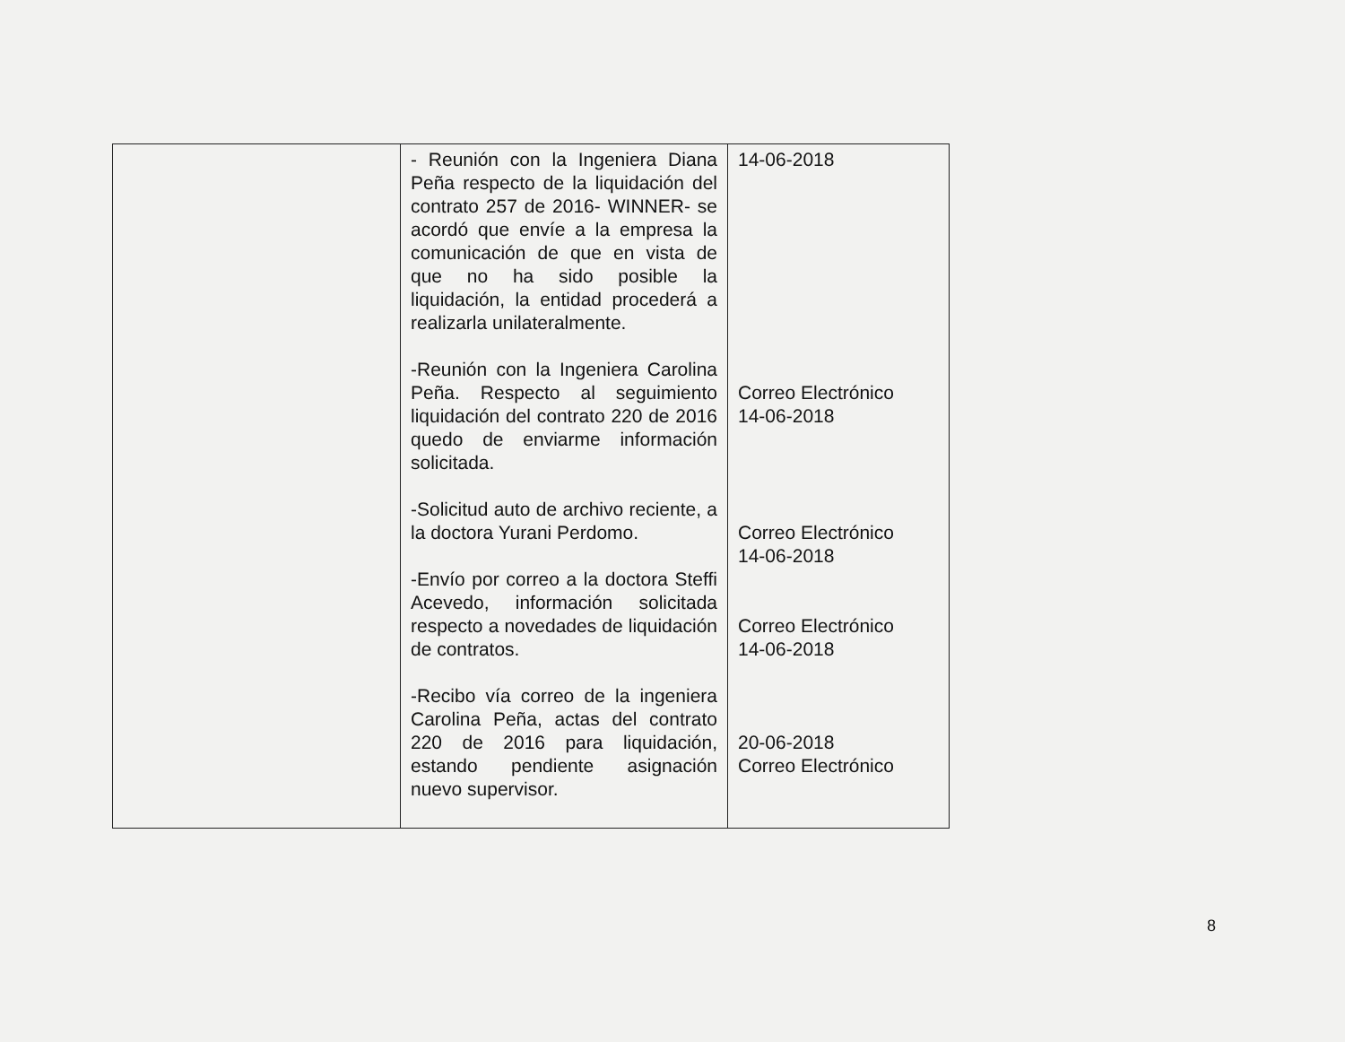| | - Reunión con la Ingeniera Diana Peña respecto de la liquidación del contrato 257 de 2016- WINNER- se acordó que envíe a la empresa la comunicación de que en vista de que no ha sido posible la liquidación, la entidad procederá a realizarla unilateralmente. -Reunión con la Ingeniera Carolina Peña. Respecto al seguimiento liquidación del contrato 220 de 2016 quedo de enviarme información solicitada. -Solicitud auto de archivo reciente, a la doctora Yurani Perdomo. -Envío por correo a la doctora Steffi Acevedo, información solicitada respecto a novedades de liquidación de contratos. -Recibo vía correo de la ingeniera Carolina Peña, actas del contrato 220 de 2016 para liquidación, estando pendiente asignación nuevo supervisor. | 14-06-2018 Correo Electrónico 14-06-2018 Correo Electrónico 14-06-2018 Correo Electrónico 14-06-2018 20-06-2018 Correo Electrónico |
8